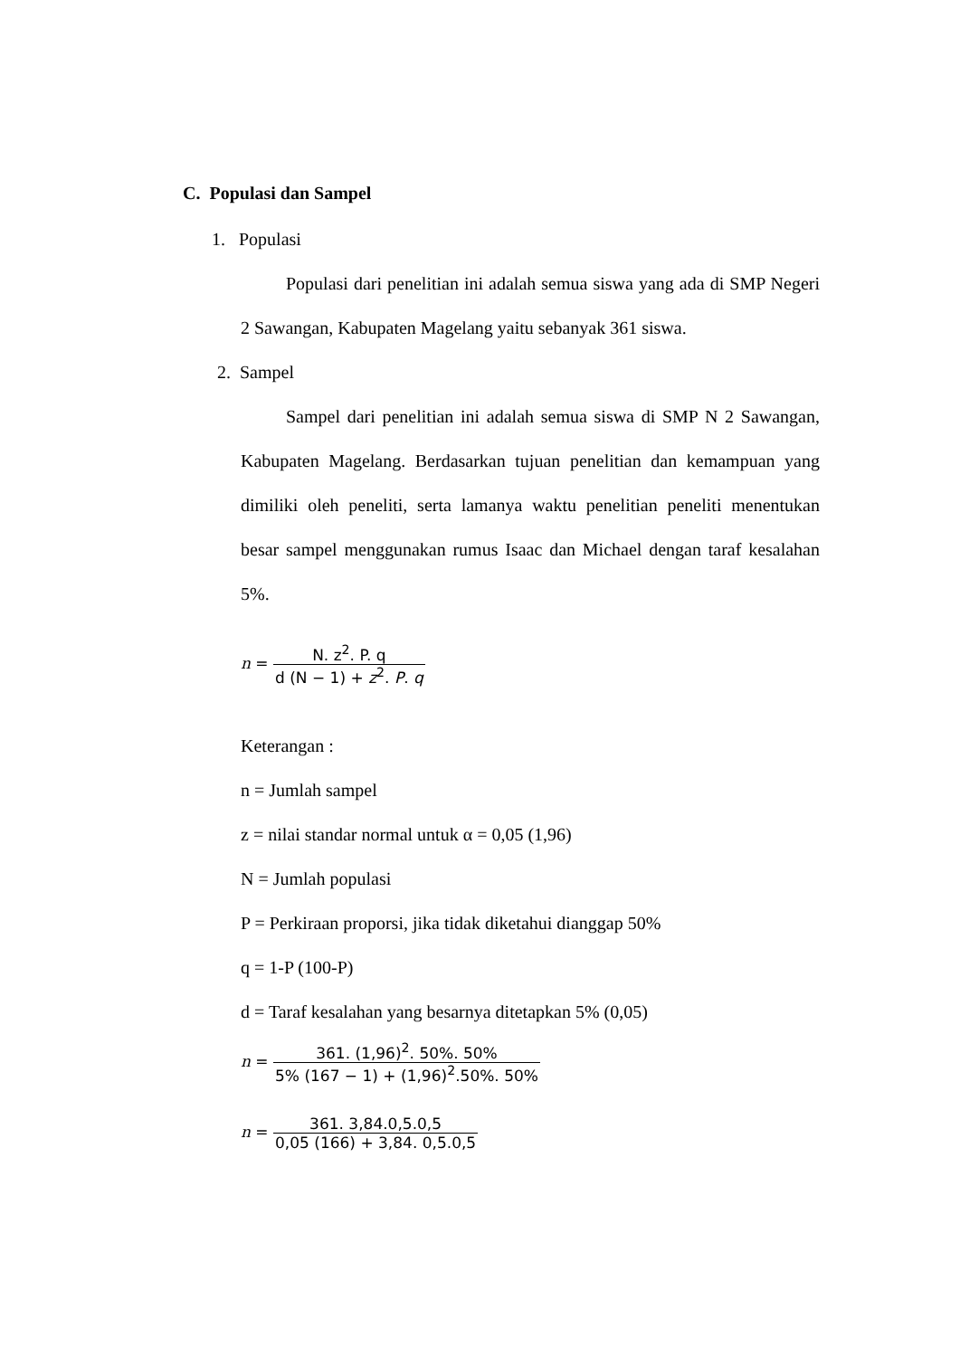C. Populasi dan Sampel
1. Populasi
Populasi dari penelitian ini adalah semua siswa yang ada di SMP Negeri 2 Sawangan, Kabupaten Magelang yaitu sebanyak 361 siswa.
2. Sampel
Sampel dari penelitian ini adalah semua siswa di SMP N 2 Sawangan, Kabupaten Magelang. Berdasarkan tujuan penelitian dan kemampuan yang dimiliki oleh peneliti, serta lamanya waktu penelitian peneliti menentukan besar sampel menggunakan rumus Isaac dan Michael dengan taraf kesalahan 5%.
n = N. z<sup>2</sup>. P. q d (N − 1) + z<sup>2</sup>. P. q
Keterangan :
n = Jumlah sampel
z = nilai standar normal untuk α = 0,05 (1,96)
N = Jumlah populasi
P = Perkiraan proporsi, jika tidak diketahui dianggap 50%
q = 1-P (100-P)
d = Taraf kesalahan yang besarnya ditetapkan 5% (0,05)
n = 361. (1,96)<sup>2</sup>. 50%. 50% 5% (167 − 1) + (1,96)<sup>2</sup>.50%. 50%
n = 361. 3,84.0,5.0,5 0,05 (166) + 3,84. 0,5.0,5